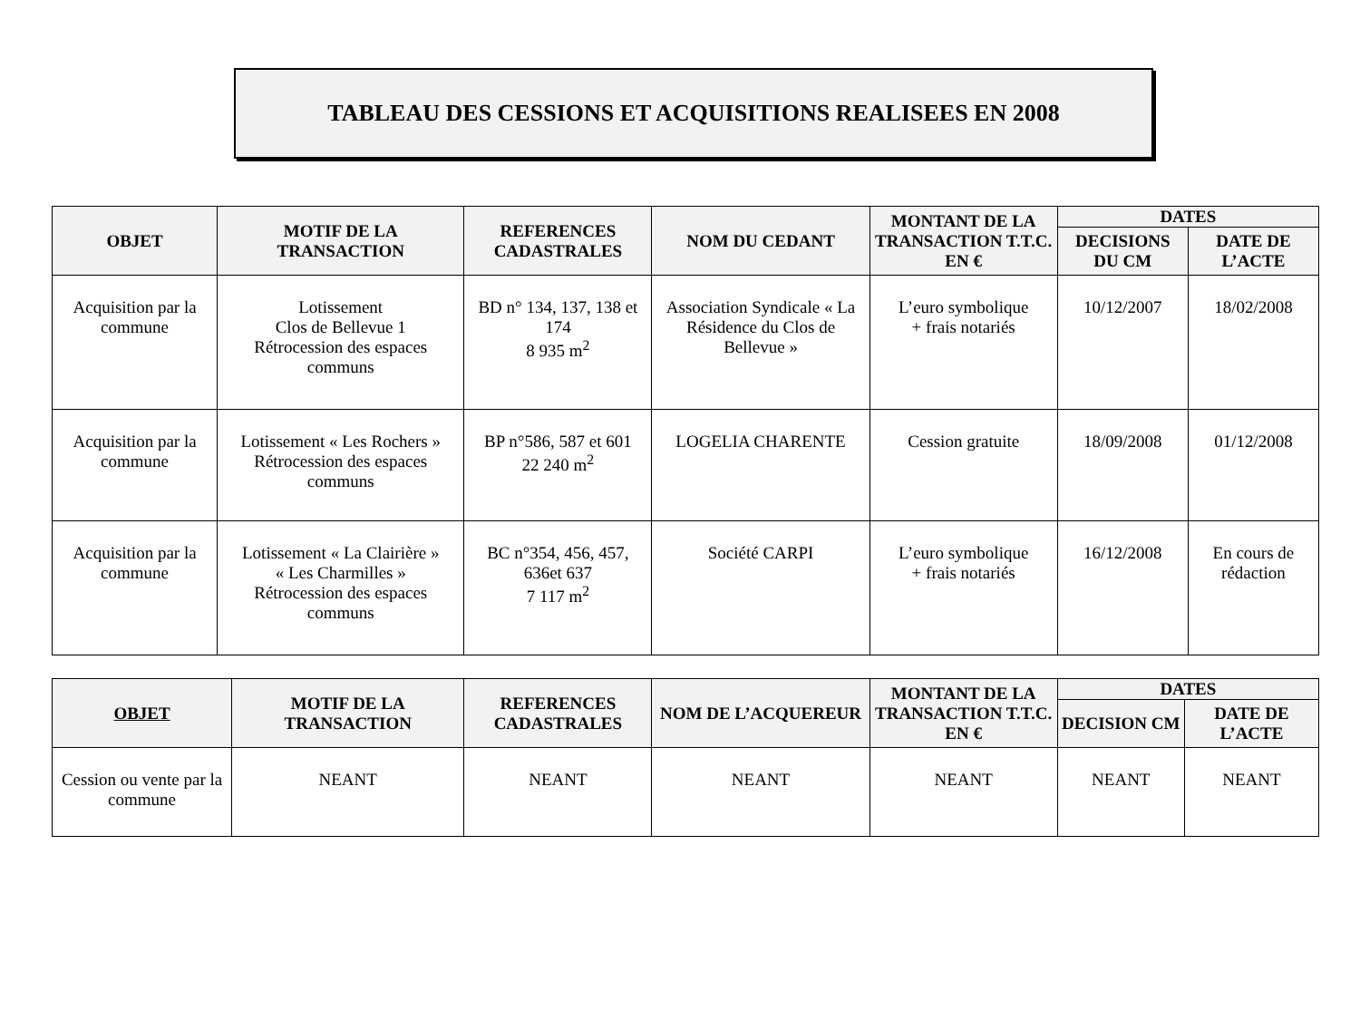TABLEAU DES CESSIONS ET ACQUISITIONS REALISEES EN 2008
| OBJET | MOTIF DE LA TRANSACTION | REFERENCES CADASTRALES | NOM DU CEDANT | MONTANT DE LA TRANSACTION T.T.C. EN € | DATES | |
| --- | --- | --- | --- | --- | --- | --- |
| | | | | | DECISIONS DU CM | DATE DE L’ACTE |
| Acquisition par la commune | Lotissement Clos de Bellevue 1 Rétrocession des espaces communs | BD n° 134, 137, 138 et 174 8 935 m<sup>2</sup> | Association Syndicale « La Résidence du Clos de Bellevue » | L’euro symbolique + frais notariés | 10/12/2007 | 18/02/2008 |
| Acquisition par la commune | Lotissement « Les Rochers » Rétrocession des espaces communs | BP n°586, 587 et 601 22 240 m<sup>2</sup> | LOGELIA CHARENTE | Cession gratuite | 18/09/2008 | 01/12/2008 |
| Acquisition par la commune | Lotissement « La Clairière » « Les Charmilles » Rétrocession des espaces communs | BC n°354, 456, 457, 636et 637 7 117 m<sup>2</sup> | Société CARPI | L’euro symbolique + frais notariés | 16/12/2008 | En cours de rédaction |
| OBJET | MOTIF DE LA TRANSACTION | REFERENCES CADASTRALES | NOM DE L’ACQUEREUR | MONTANT DE LA TRANSACTION T.T.C. EN € | DATES | |
| --- | --- | --- | --- | --- | --- | --- |
| | | | | | DECISION CM | DATE DE L’ACTE |
| Cession ou vente par la commune | NEANT | NEANT | NEANT | NEANT | NEANT | NEANT |